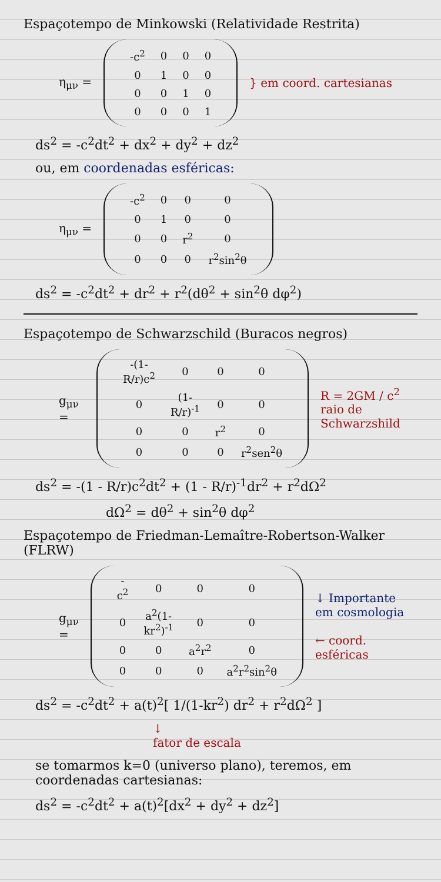Espaçotempo de Minkowski (Relatividade Restrita)
η<sub>μν</sub> =
| -c<sup>2</sup> | 0 | 0 | 0 |
| 0 | 1 | 0 | 0 |
| 0 | 0 | 1 | 0 |
| 0 | 0 | 0 | 1 |
} em coord. cartesianas
ds<sup>2</sup> = -c<sup>2</sup>dt<sup>2</sup> + dx<sup>2</sup> + dy<sup>2</sup> + dz<sup>2</sup>
ou, em coordenadas esféricas:
η<sub>μν</sub> =
| -c<sup>2</sup> | 0 | 0 | 0 |
| 0 | 1 | 0 | 0 |
| 0 | 0 | r<sup>2</sup> | 0 |
| 0 | 0 | 0 | r<sup>2</sup>sin<sup>2</sup>θ |
ds<sup>2</sup> = -c<sup>2</sup>dt<sup>2</sup> + dr<sup>2</sup> + r<sup>2</sup>(dθ<sup>2</sup> + sin<sup>2</sup>θ dφ<sup>2</sup>)
Espaçotempo de Schwarzschild (Buracos negros)
g<sub>μν</sub> =
| -(1-R/r)c<sup>2</sup> | 0 | 0 | 0 |
| 0 | (1-R/r)<sup>-1</sup> | 0 | 0 |
| 0 | 0 | r<sup>2</sup> | 0 |
| 0 | 0 | 0 | r<sup>2</sup>sen<sup>2</sup>θ |
R = 2GM / c<sup>2</sup>
raio de Schwarzshild
ds<sup>2</sup> = -(1 - R/r)c<sup>2</sup>dt<sup>2</sup> + (1 - R/r)<sup>-1</sup>dr<sup>2</sup> + r<sup>2</sup>dΩ<sup>2</sup>
dΩ<sup>2</sup> = dθ<sup>2</sup> + sin<sup>2</sup>θ dφ<sup>2</sup>
Espaçotempo de Friedman-Lemaître-Robertson-Walker (FLRW)
g<sub>μν</sub> =
| -c<sup>2</sup> | 0 | 0 | 0 |
| 0 | a<sup>2</sup>(1-kr<sup>2</sup>)<sup>-1</sup> | 0 | 0 |
| 0 | 0 | a<sup>2</sup>r<sup>2</sup> | 0 |
| 0 | 0 | 0 | a<sup>2</sup>r<sup>2</sup>sin<sup>2</sup>θ |
↓ Importante em cosmologia
← coord. esféricas
ds<sup>2</sup> = -c<sup>2</sup>dt<sup>2</sup> + a(t)<sup>2</sup>[ 1/(1-kr<sup>2</sup>) dr<sup>2</sup> + r<sup>2</sup>dΩ<sup>2</sup> ]
↓
fator de escala
se tomarmos k=0 (universo plano), teremos, em coordenadas cartesianas:
ds<sup>2</sup> = -c<sup>2</sup>dt<sup>2</sup> + a(t)<sup>2</sup>[dx<sup>2</sup> + dy<sup>2</sup> + dz<sup>2</sup>]